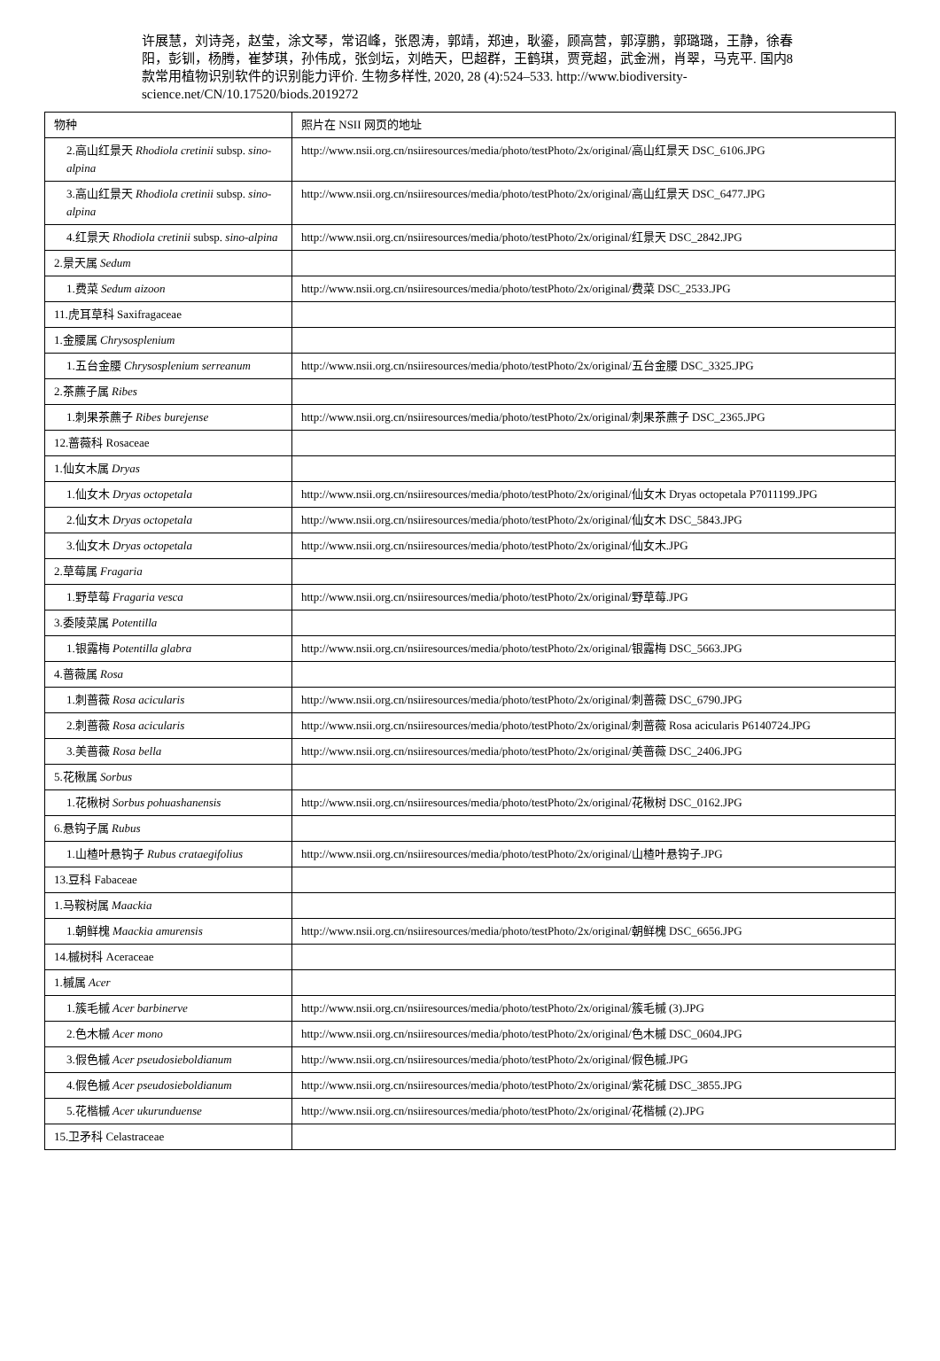许展慧，刘诗尧，赵莹，涂文琴，常诏峰，张恩涛，郭靖，郑迪，耿鎏，顾高营，郭淳鹏，郭璐璐，王静，徐春阳，彭钏，杨腾，崔梦琪，孙伟成，张剑坛，刘皓天，巴超群，王鹤琪，贾竞超，武金洲，肖翠，马克平. 国内8款常用植物识别软件的识别能力评价. 生物多样性, 2020, 28 (4):524–533. http://www.biodiversity-science.net/CN/10.17520/biods.2019272
| 物种 | 照片在 NSII 网页的地址 |
| 2.高山红景天 Rhodiola cretinii subsp. sino-alpina | http://www.nsii.org.cn/nsiiresources/media/photo/testPhoto/2x/original/高山红景天 DSC_6106.JPG |
| 3.高山红景天 Rhodiola cretinii subsp. sino-alpina | http://www.nsii.org.cn/nsiiresources/media/photo/testPhoto/2x/original/高山红景天 DSC_6477.JPG |
| 4.红景天 Rhodiola cretinii subsp. sino-alpina | http://www.nsii.org.cn/nsiiresources/media/photo/testPhoto/2x/original/红景天 DSC_2842.JPG |
| 2.景天属 Sedum | |
| 1.费菜 Sedum aizoon | http://www.nsii.org.cn/nsiiresources/media/photo/testPhoto/2x/original/费菜 DSC_2533.JPG |
| 11.虎耳草科 Saxifragaceae | |
| 1.金腰属 Chrysosplenium | |
| 1.五台金腰 Chrysosplenium serreanum | http://www.nsii.org.cn/nsiiresources/media/photo/testPhoto/2x/original/五台金腰 DSC_3325.JPG |
| 2.茶藨子属 Ribes | |
| 1.刺果茶藨子 Ribes burejense | http://www.nsii.org.cn/nsiiresources/media/photo/testPhoto/2x/original/刺果茶藨子 DSC_2365.JPG |
| 12.蔷薇科 Rosaceae | |
| 1.仙女木属 Dryas | |
| 1.仙女木 Dryas octopetala | http://www.nsii.org.cn/nsiiresources/media/photo/testPhoto/2x/original/仙女木 Dryas octopetala P7011199.JPG |
| 2.仙女木 Dryas octopetala | http://www.nsii.org.cn/nsiiresources/media/photo/testPhoto/2x/original/仙女木 DSC_5843.JPG |
| 3.仙女木 Dryas octopetala | http://www.nsii.org.cn/nsiiresources/media/photo/testPhoto/2x/original/仙女木.JPG |
| 2.草莓属 Fragaria | |
| 1.野草莓 Fragaria vesca | http://www.nsii.org.cn/nsiiresources/media/photo/testPhoto/2x/original/野草莓.JPG |
| 3.委陵菜属 Potentilla | |
| 1.银露梅 Potentilla glabra | http://www.nsii.org.cn/nsiiresources/media/photo/testPhoto/2x/original/银露梅 DSC_5663.JPG |
| 4.蔷薇属 Rosa | |
| 1.刺蔷薇 Rosa acicularis | http://www.nsii.org.cn/nsiiresources/media/photo/testPhoto/2x/original/刺蔷薇 DSC_6790.JPG |
| 2.刺蔷薇 Rosa acicularis | http://www.nsii.org.cn/nsiiresources/media/photo/testPhoto/2x/original/刺蔷薇 Rosa acicularis P6140724.JPG |
| 3.美蔷薇 Rosa bella | http://www.nsii.org.cn/nsiiresources/media/photo/testPhoto/2x/original/美蔷薇 DSC_2406.JPG |
| 5.花楸属 Sorbus | |
| 1.花楸树 Sorbus pohuashanensis | http://www.nsii.org.cn/nsiiresources/media/photo/testPhoto/2x/original/花楸树 DSC_0162.JPG |
| 6.悬钩子属 Rubus | |
| 1.山楂叶悬钩子 Rubus crataegifolius | http://www.nsii.org.cn/nsiiresources/media/photo/testPhoto/2x/original/山楂叶悬钩子.JPG |
| 13.豆科 Fabaceae | |
| 1.马鞍树属 Maackia | |
| 1.朝鲜槐 Maackia amurensis | http://www.nsii.org.cn/nsiiresources/media/photo/testPhoto/2x/original/朝鲜槐 DSC_6656.JPG |
| 14.槭树科 Aceraceae | |
| 1.槭属 Acer | |
| 1.簇毛槭 Acer barbinerve | http://www.nsii.org.cn/nsiiresources/media/photo/testPhoto/2x/original/簇毛槭 (3).JPG |
| 2.色木槭 Acer mono | http://www.nsii.org.cn/nsiiresources/media/photo/testPhoto/2x/original/色木槭 DSC_0604.JPG |
| 3.假色槭 Acer pseudosieboldianum | http://www.nsii.org.cn/nsiiresources/media/photo/testPhoto/2x/original/假色槭.JPG |
| 4.假色槭 Acer pseudosieboldianum | http://www.nsii.org.cn/nsiiresources/media/photo/testPhoto/2x/original/紫花槭 DSC_3855.JPG |
| 5.花楷槭 Acer ukurunduense | http://www.nsii.org.cn/nsiiresources/media/photo/testPhoto/2x/original/花楷槭 (2).JPG |
| 15.卫矛科 Celastraceae | |